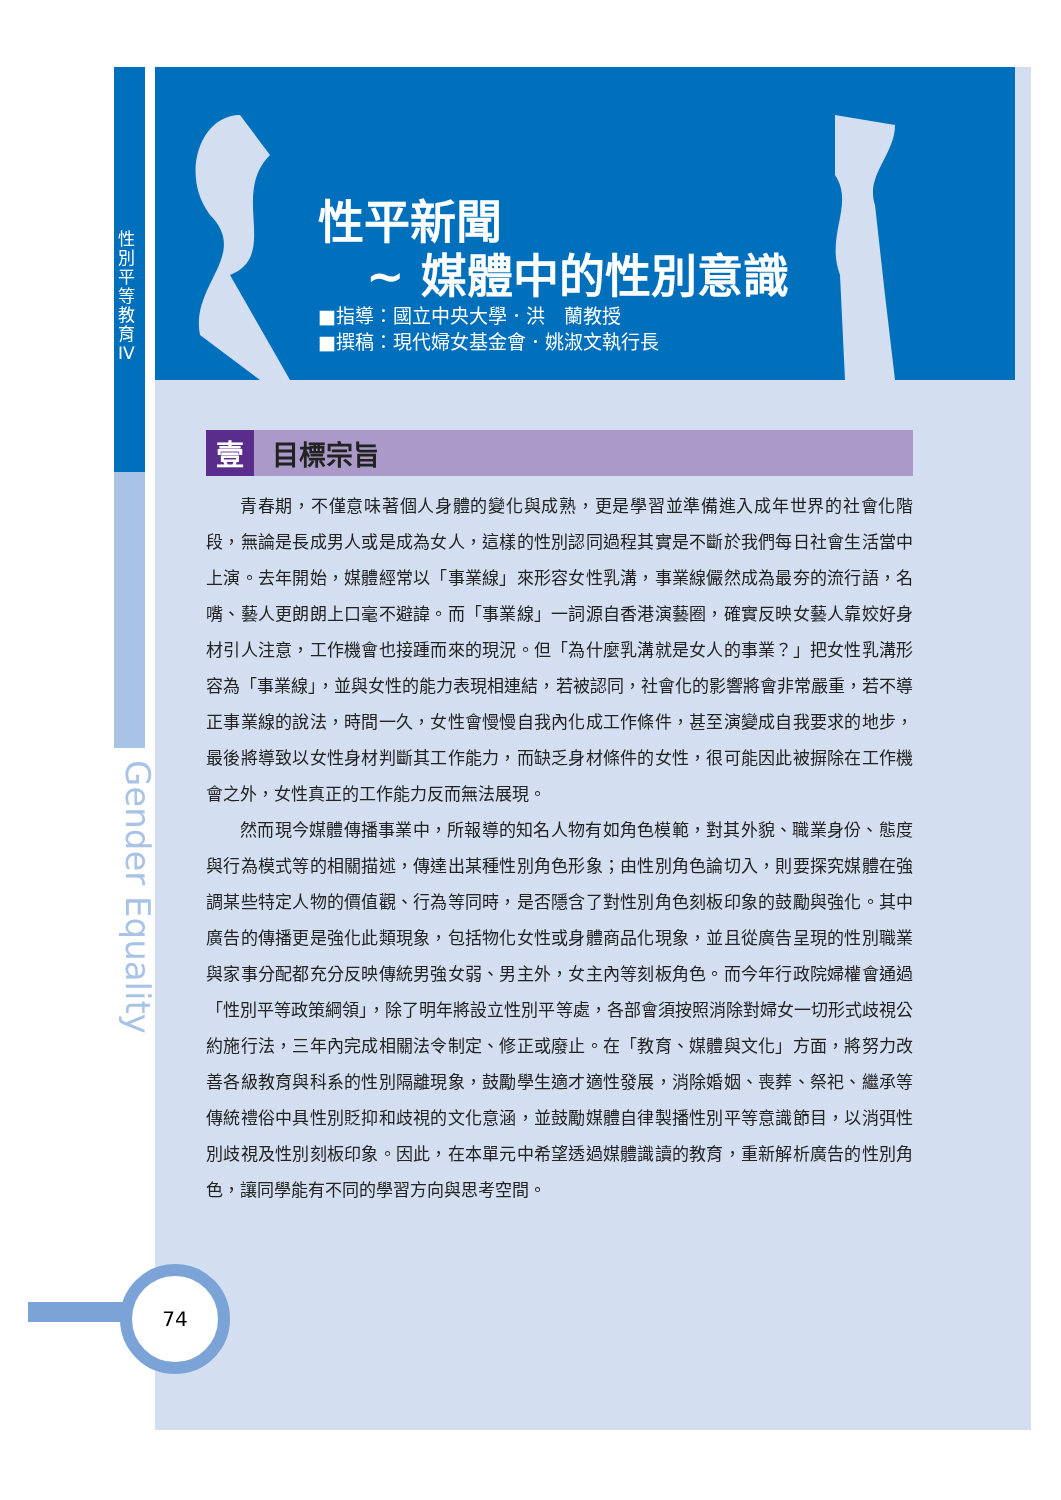性別平等教育IV
Gender Equality
性平新聞
~ 媒體中的性別意識
■指導：國立中央大學．洪　蘭教授
■撰稿：現代婦女基金會．姚淑文執行長
壹目標宗旨
青春期，不僅意味著個人身體的變化與成熟，更是學習並準備進入成年世界的社會化階段，無論是長成男人或是成為女人，這樣的性別認同過程其實是不斷於我們每日社會生活當中上演。去年開始，媒體經常以「事業線」來形容女性乳溝，事業線儼然成為最夯的流行語，名嘴、藝人更朗朗上口毫不避諱。而「事業線」一詞源自香港演藝圈，確實反映女藝人靠姣好身材引人注意，工作機會也接踵而來的現況。但「為什麼乳溝就是女人的事業？」把女性乳溝形容為「事業線」，並與女性的能力表現相連結，若被認同，社會化的影響將會非常嚴重，若不導正事業線的說法，時間一久，女性會慢慢自我內化成工作條件，甚至演變成自我要求的地步，最後將導致以女性身材判斷其工作能力，而缺乏身材條件的女性，很可能因此被摒除在工作機會之外，女性真正的工作能力反而無法展現。
然而現今媒體傳播事業中，所報導的知名人物有如角色模範，對其外貌、職業身份、態度與行為模式等的相關描述，傳達出某種性別角色形象；由性別角色論切入，則要探究媒體在強調某些特定人物的價值觀、行為等同時，是否隱含了對性別角色刻板印象的鼓勵與強化。其中廣告的傳播更是強化此類現象，包括物化女性或身體商品化現象，並且從廣告呈現的性別職業與家事分配都充分反映傳統男強女弱、男主外，女主內等刻板角色。而今年行政院婦權會通過「性別平等政策綱領」，除了明年將設立性別平等處，各部會須按照消除對婦女一切形式歧視公約施行法，三年內完成相關法令制定、修正或廢止。在「教育、媒體與文化」方面，將努力改善各級教育與科系的性別隔離現象，鼓勵學生適才適性發展，消除婚姻、喪葬、祭祀、繼承等傳統禮俗中具性別貶抑和歧視的文化意涵，並鼓勵媒體自律製播性別平等意識節目，以消弭性別歧視及性別刻板印象。因此，在本單元中希望透過媒體識讀的教育，重新解析廣告的性別角色，讓同學能有不同的學習方向與思考空間。
74